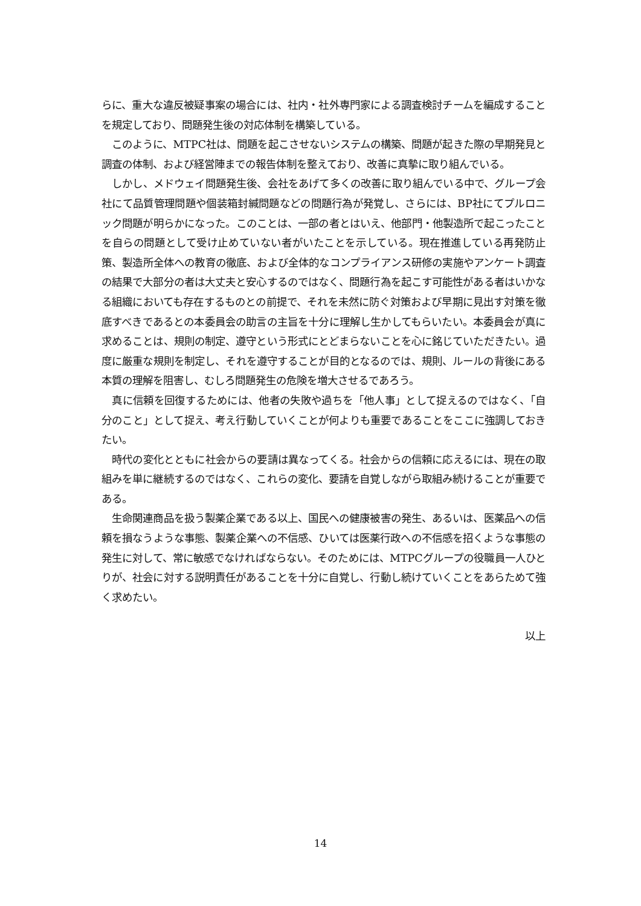らに、重大な違反被疑事案の場合には、社内・社外専門家による調査検討チームを編成することを規定しており、問題発生後の対応体制を構築している。
　このように、MTPC社は、問題を起こさせないシステムの構築、問題が起きた際の早期発見と調査の体制、および経営陣までの報告体制を整えており、改善に真摯に取り組んでいる。
　しかし、メドウェイ問題発生後、会社をあげて多くの改善に取り組んでいる中で、グループ会社にて品質管理問題や個装箱封緘問題などの問題行為が発覚し、さらには、BP社にてプルロニック問題が明らかになった。このことは、一部の者とはいえ、他部門・他製造所で起こったことを自らの問題として受け止めていない者がいたことを示している。現在推進している再発防止策、製造所全体への教育の徹底、および全体的なコンプライアンス研修の実施やアンケート調査の結果で大部分の者は大丈夫と安心するのではなく、問題行為を起こす可能性がある者はいかなる組織においても存在するものとの前提で、それを未然に防ぐ対策および早期に見出す対策を徹底すべきであるとの本委員会の助言の主旨を十分に理解し生かしてもらいたい。本委員会が真に求めることは、規則の制定、遵守という形式にとどまらないことを心に銘じていただきたい。過度に厳重な規則を制定し、それを遵守することが目的となるのでは、規則、ルールの背後にある本質の理解を阻害し、むしろ問題発生の危険を増大させるであろう。
　真に信頼を回復するためには、他者の失敗や過ちを「他人事」として捉えるのではなく、「自分のこと」として捉え、考え行動していくことが何よりも重要であることをここに強調しておきたい。
　時代の変化とともに社会からの要請は異なってくる。社会からの信頼に応えるには、現在の取組みを単に継続するのではなく、これらの変化、要請を自覚しながら取組み続けることが重要である。
　生命関連商品を扱う製薬企業である以上、国民への健康被害の発生、あるいは、医薬品への信頼を損なうような事態、製薬企業への不信感、ひいては医薬行政への不信感を招くような事態の発生に対して、常に敏感でなければならない。そのためには、MTPCグループの役職員一人ひとりが、社会に対する説明責任があることを十分に自覚し、行動し続けていくことをあらためて強く求めたい。
以上
14